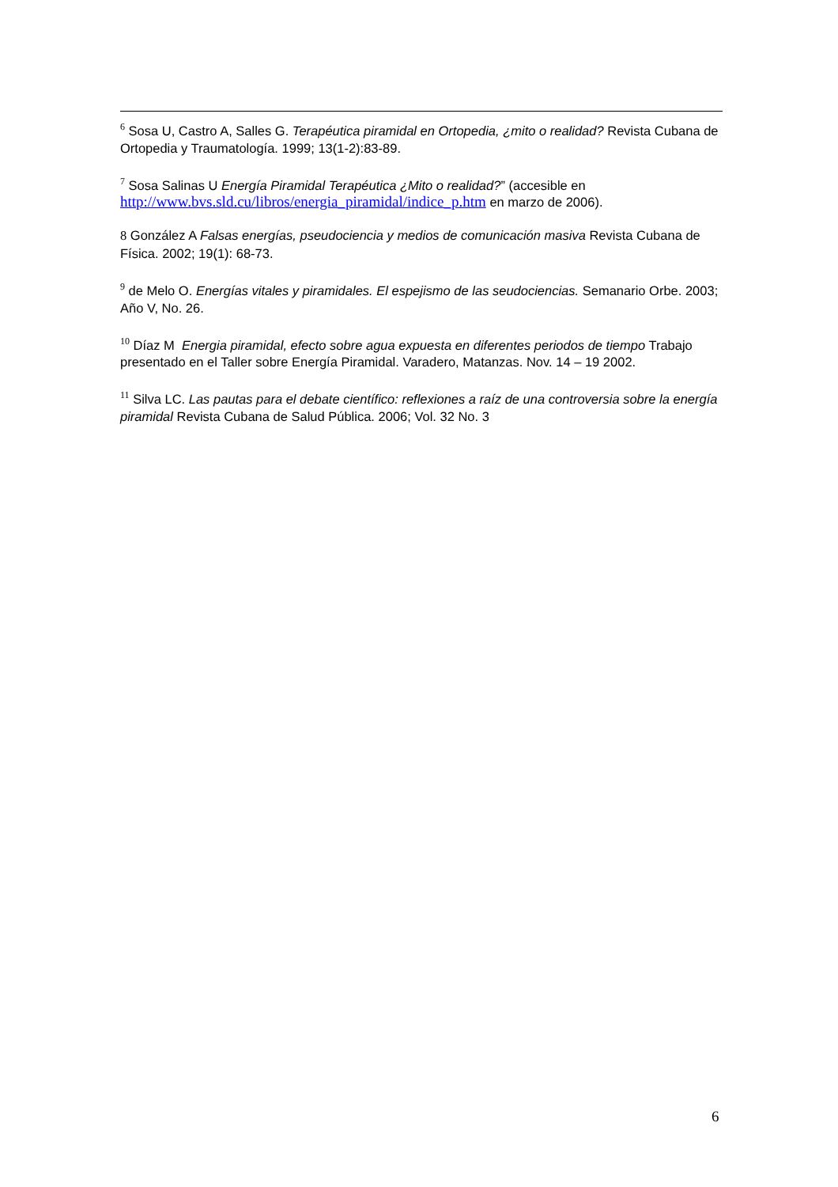<sup>6</sup> Sosa U, Castro A, Salles G. Terapéutica piramidal en Ortopedia, ¿mito o realidad? Revista Cubana de Ortopedia y Traumatología. 1999; 13(1-2):83-89.
<sup>7</sup> Sosa Salinas U Energía Piramidal Terapéutica ¿Mito o realidad?” (accesible en http://www.bvs.sld.cu/libros/energia_piramidal/indice_p.htm en marzo de 2006).
8 González A Falsas energías, pseudociencia y medios de comunicación masiva Revista Cubana de Física. 2002; 19(1): 68-73.
<sup>9</sup> de Melo O. Energías vitales y piramidales. El espejismo de las seudociencias. Semanario Orbe. 2003; Año V, No. 26.
<sup>10</sup> Díaz M Energia piramidal, efecto sobre agua expuesta en diferentes periodos de tiempo Trabajo presentado en el Taller sobre Energía Piramidal. Varadero, Matanzas. Nov. 14 – 19 2002.
<sup>11</sup> Silva LC. Las pautas para el debate científico: reflexiones a raíz de una controversia sobre la energía piramidal Revista Cubana de Salud Pública. 2006; Vol. 32 No. 3
6